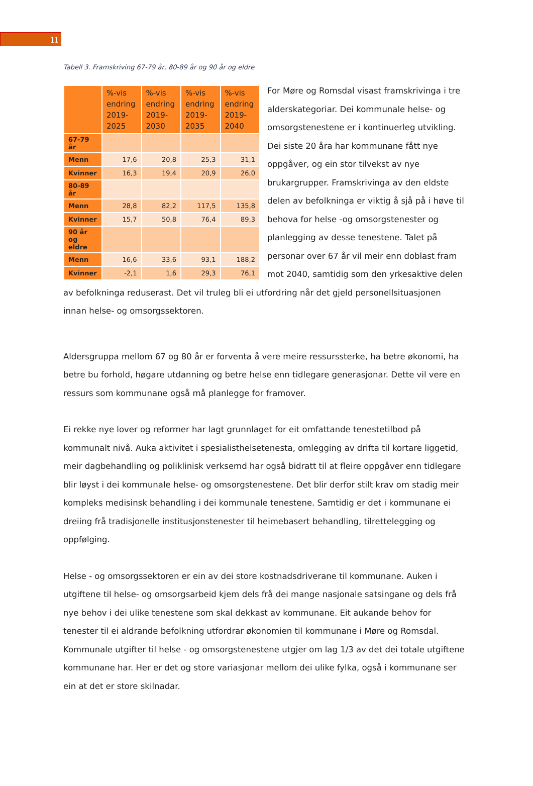11
Tabell 3. Framskriving 67-79 år, 80-89 år og 90 år og eldre
| | %-vis endring 2019-2025 | %-vis endring 2019-2030 | %-vis endring 2019-2035 | %-vis endring 2019-2040 |
| --- | --- | --- | --- | --- |
| 67-79 år | | | | |
| Menn | 17,6 | 20,8 | 25,3 | 31,1 |
| Kvinner | 16,3 | 19,4 | 20,9 | 26,0 |
| 80-89 år | | | | |
| Menn | 28,8 | 82,2 | 117,5 | 135,8 |
| Kvinner | 15,7 | 50,8 | 76,4 | 89,3 |
| 90 år og eldre | | | | |
| Menn | 16,6 | 33,6 | 93,1 | 188,2 |
| Kvinner | -2,1 | 1,6 | 29,3 | 76,1 |
For Møre og Romsdal visast framskrivinga i tre alderskategoriar. Dei kommunale helse- og omsorgstenestene er i kontinuerleg utvikling. Dei siste 20 åra har kommunane fått nye oppgåver, og ein stor tilvekst av nye brukargrupper. Framskrivinga av den eldste delen av befolkninga er viktig å sjå på i høve til behova for helse -og omsorgstenester og planlegging av desse tenestene. Talet på personar over 67 år vil meir enn doblast fram mot 2040, samtidig som den yrkesaktive delen av befolkninga reduserast. Det vil truleg bli ei utfordring når det gjeld personellsituasjonen innan helse- og omsorgssektoren.
Aldersgruppa mellom 67 og 80 år er forventa å vere meire ressurssterke, ha betre økonomi, ha betre bu forhold, høgare utdanning og betre helse enn tidlegare generasjonar. Dette vil vere en ressurs som kommunane også må planlegge for framover.
Ei rekke nye lover og reformer har lagt grunnlaget for eit omfattande tenestetilbod på kommunalt nivå. Auka aktivitet i spesialisthelsetenesta, omlegging av drifta til kortare liggetid, meir dagbehandling og poliklinisk verksemd har også bidratt til at fleire oppgåver enn tidlegare blir løyst i dei kommunale helse- og omsorgstenestene. Det blir derfor stilt krav om stadig meir kompleks medisinsk behandling i dei kommunale tenestene. Samtidig er det i kommunane ei dreiing frå tradisjonelle institusjonstenester til heimebasert behandling, tilrettelegging og oppfølging.
Helse - og omsorgssektoren er ein av dei store kostnadsdriverane til kommunane. Auken i utgiftene til helse- og omsorgsarbeid kjem dels frå dei mange nasjonale satsingane og dels frå nye behov i dei ulike tenestene som skal dekkast av kommunane. Eit aukande behov for tenester til ei aldrande befolkning utfordrar økonomien til kommunane i Møre og Romsdal. Kommunale utgifter til helse - og omsorgstenestene utgjer om lag 1/3 av det dei totale utgiftene kommunane har. Her er det og store variasjonar mellom dei ulike fylka, også i kommunane ser ein at det er store skilnadar.